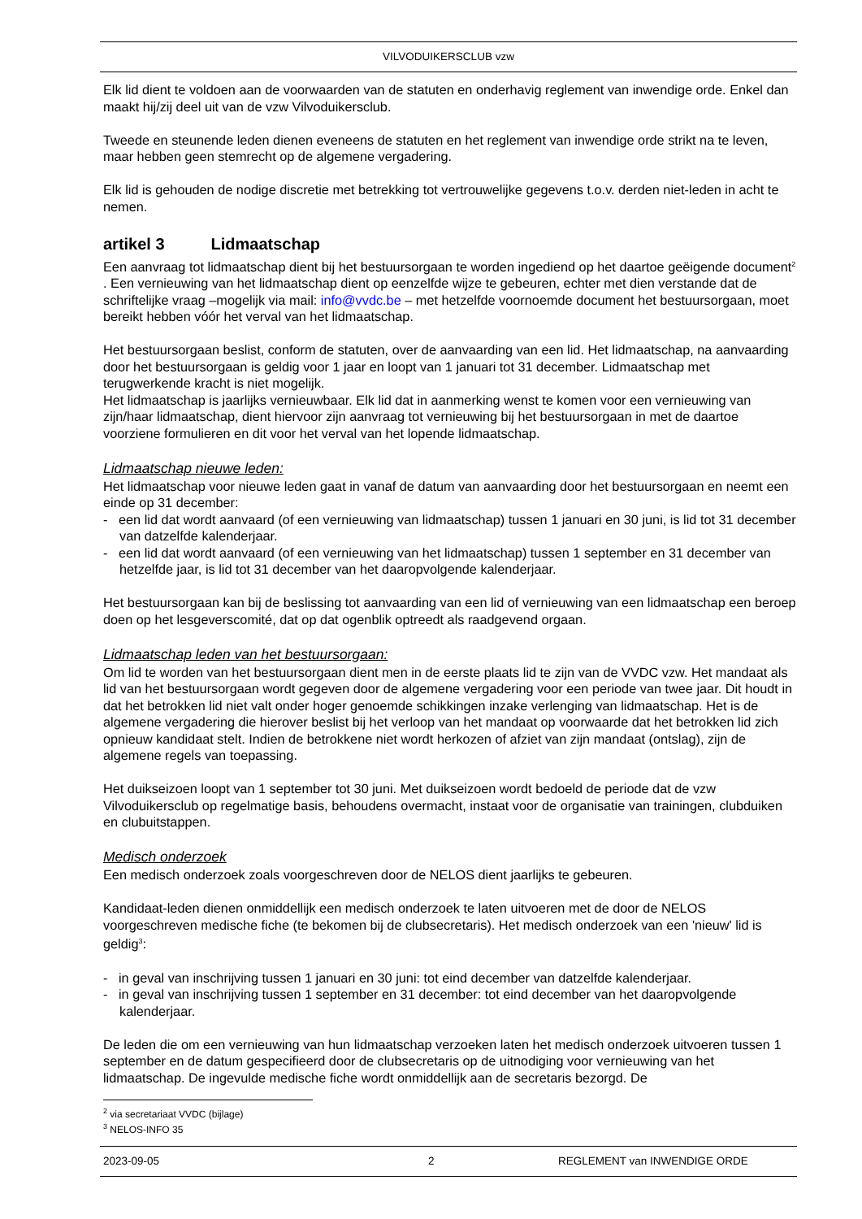VILVODUIKERSCLUB vzw
Elk lid dient te voldoen aan de voorwaarden van de statuten en onderhavig reglement van inwendige orde. Enkel dan maakt hij/zij deel uit van de vzw Vilvoduikersclub.
Tweede en steunende leden dienen eveneens de statuten en het reglement van inwendige orde strikt na te leven, maar hebben geen stemrecht op de algemene vergadering.
Elk lid is gehouden de nodige discretie met betrekking tot vertrouwelijke gegevens t.o.v. derden niet-leden in acht te nemen.
artikel 3 Lidmaatschap
Een aanvraag tot lidmaatschap dient bij het bestuursorgaan te worden ingediend op het daartoe geëigende document<sup>2</sup> . Een vernieuwing van het lidmaatschap dient op eenzelfde wijze te gebeuren, echter met dien verstande dat de schriftelijke vraag –mogelijk via mail: info@vvdc.be – met hetzelfde voornoemde document het bestuursorgaan, moet bereikt hebben vóór het verval van het lidmaatschap.
Het bestuursorgaan beslist, conform de statuten, over de aanvaarding van een lid. Het lidmaatschap, na aanvaarding door het bestuursorgaan is geldig voor 1 jaar en loopt van 1 januari tot 31 december. Lidmaatschap met terugwerkende kracht is niet mogelijk.
Het lidmaatschap is jaarlijks vernieuwbaar. Elk lid dat in aanmerking wenst te komen voor een vernieuwing van zijn/haar lidmaatschap, dient hiervoor zijn aanvraag tot vernieuwing bij het bestuursorgaan in met de daartoe voorziene formulieren en dit voor het verval van het lopende lidmaatschap.
Lidmaatschap nieuwe leden:
Het lidmaatschap voor nieuwe leden gaat in vanaf de datum van aanvaarding door het bestuursorgaan en neemt een einde op 31 december:
- een lid dat wordt aanvaard (of een vernieuwing van lidmaatschap) tussen 1 januari en 30 juni, is lid tot 31 december van datzelfde kalenderjaar.
- een lid dat wordt aanvaard (of een vernieuwing van het lidmaatschap) tussen 1 september en 31 december van hetzelfde jaar, is lid tot 31 december van het daaropvolgende kalenderjaar.
Het bestuursorgaan kan bij de beslissing tot aanvaarding van een lid of vernieuwing van een lidmaatschap een beroep doen op het lesgeverscomité, dat op dat ogenblik optreedt als raadgevend orgaan.
Lidmaatschap leden van het bestuursorgaan:
Om lid te worden van het bestuursorgaan dient men in de eerste plaats lid te zijn van de VVDC vzw. Het mandaat als lid van het bestuursorgaan wordt gegeven door de algemene vergadering voor een periode van twee jaar. Dit houdt in dat het betrokken lid niet valt onder hoger genoemde schikkingen inzake verlenging van lidmaatschap. Het is de algemene vergadering die hierover beslist bij het verloop van het mandaat op voorwaarde dat het betrokken lid zich opnieuw kandidaat stelt. Indien de betrokkene niet wordt herkozen of afziet van zijn mandaat (ontslag), zijn de algemene regels van toepassing.
Het duikseizoen loopt van 1 september tot 30 juni. Met duikseizoen wordt bedoeld de periode dat de vzw Vilvoduikersclub op regelmatige basis, behoudens overmacht, instaat voor de organisatie van trainingen, clubduiken en clubuitstappen.
Medisch onderzoek
Een medisch onderzoek zoals voorgeschreven door de NELOS dient jaarlijks te gebeuren.
Kandidaat-leden dienen onmiddellijk een medisch onderzoek te laten uitvoeren met de door de NELOS voorgeschreven medische fiche (te bekomen bij de clubsecretaris). Het medisch onderzoek van een 'nieuw' lid is geldig<sup>3</sup>:
- in geval van inschrijving tussen 1 januari en 30 juni: tot eind december van datzelfde kalenderjaar.
- in geval van inschrijving tussen 1 september en 31 december: tot eind december van het daaropvolgende kalenderjaar.
De leden die om een vernieuwing van hun lidmaatschap verzoeken laten het medisch onderzoek uitvoeren tussen 1 september en de datum gespecifieerd door de clubsecretaris op de uitnodiging voor vernieuwing van het lidmaatschap. De ingevulde medische fiche wordt onmiddellijk aan de secretaris bezorgd. De
<sup>2</sup> via secretariaat VVDC (bijlage)
<sup>3</sup> NELOS-INFO 35
2023-09-05 2 REGLEMENT van INWENDIGE ORDE